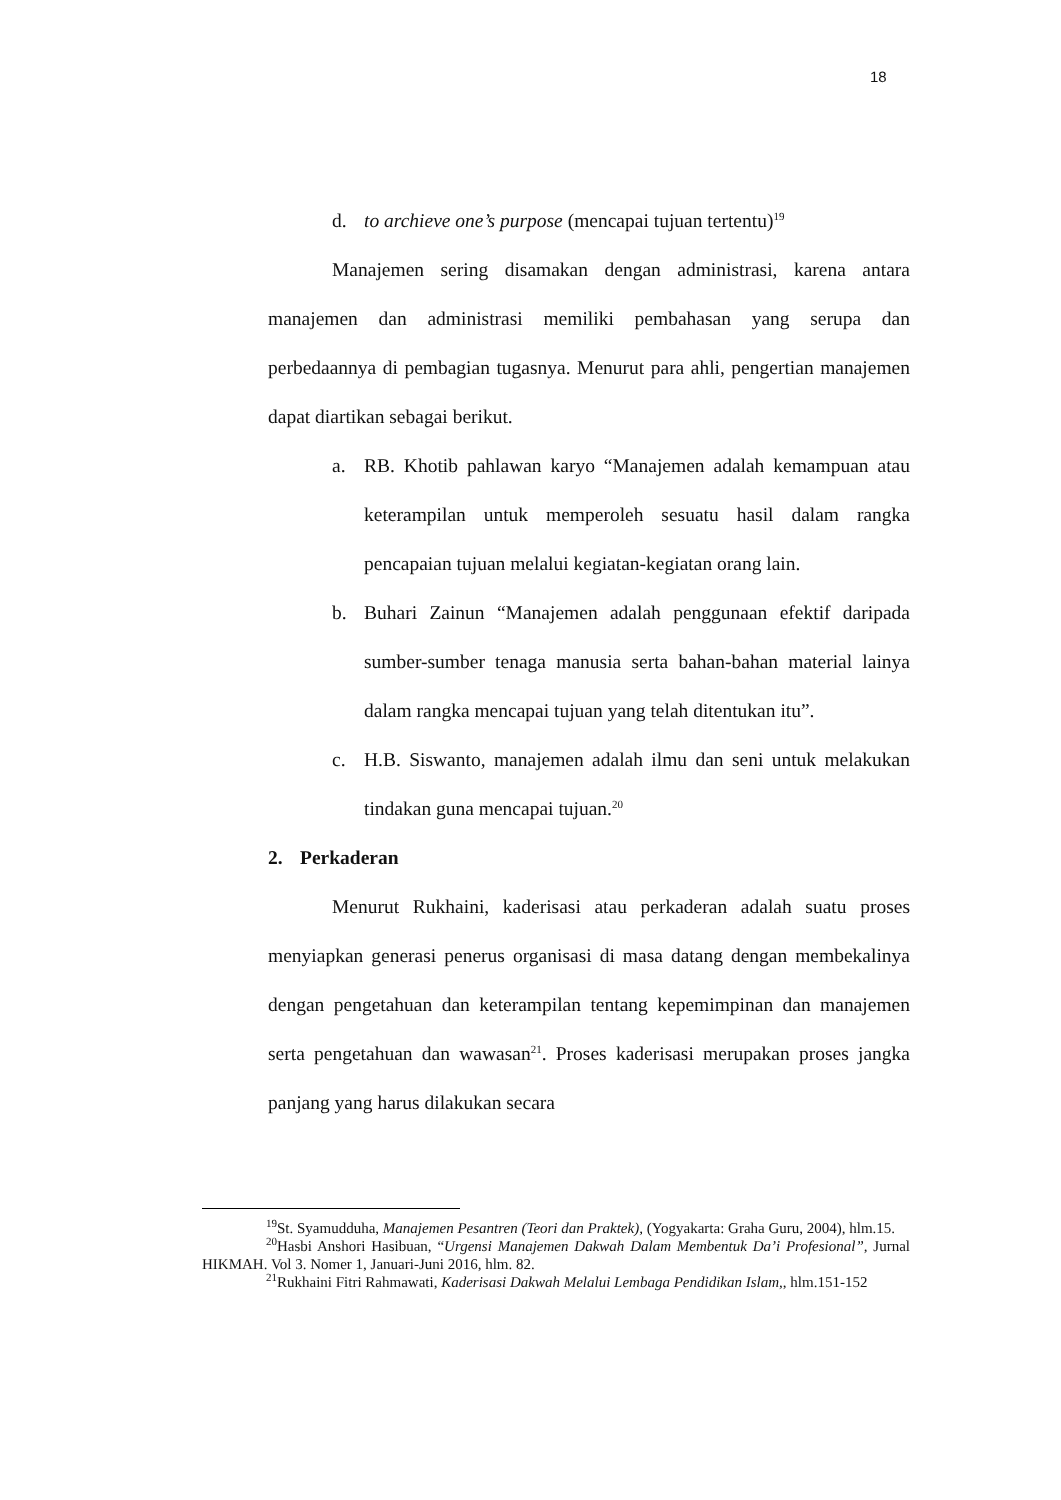18
d. to archieve one’s purpose (mencapai tujuan tertentu)<sup>19</sup>
Manajemen sering disamakan dengan administrasi, karena antara manajemen dan administrasi memiliki pembahasan yang serupa dan perbedaannya di pembagian tugasnya. Menurut para ahli, pengertian manajemen dapat diartikan sebagai berikut.
a. RB. Khotib pahlawan karyo “Manajemen adalah kemampuan atau keterampilan untuk memperoleh sesuatu hasil dalam rangka pencapaian tujuan melalui kegiatan-kegiatan orang lain.
b. Buhari Zainun “Manajemen adalah penggunaan efektif daripada sumber-sumber tenaga manusia serta bahan-bahan material lainya dalam rangka mencapai tujuan yang telah ditentukan itu”.
c. H.B. Siswanto, manajemen adalah ilmu dan seni untuk melakukan tindakan guna mencapai tujuan.<sup>20</sup>
2. Perkaderan
Menurut Rukhaini, kaderisasi atau perkaderan adalah suatu proses menyiapkan generasi penerus organisasi di masa datang dengan membekalinya dengan pengetahuan dan keterampilan tentang kepemimpinan dan manajemen serta pengetahuan dan wawasan<sup>21</sup>. Proses kaderisasi merupakan proses jangka panjang yang harus dilakukan secara
<sup>19</sup> St. Syamudduha, Manajemen Pesantren (Teori dan Praktek), (Yogyakarta: Graha Guru, 2004), hlm.15.
<sup>20</sup> Hasbi Anshori Hasibuan, “Urgensi Manajemen Dakwah Dalam Membentuk Da’i Profesional”, Jurnal HIKMAH. Vol 3. Nomer 1, Januari-Juni 2016, hlm. 82.
<sup>21</sup> Rukhaini Fitri Rahmawati, Kaderisasi Dakwah Melalui Lembaga Pendidikan Islam,, hlm.151-152